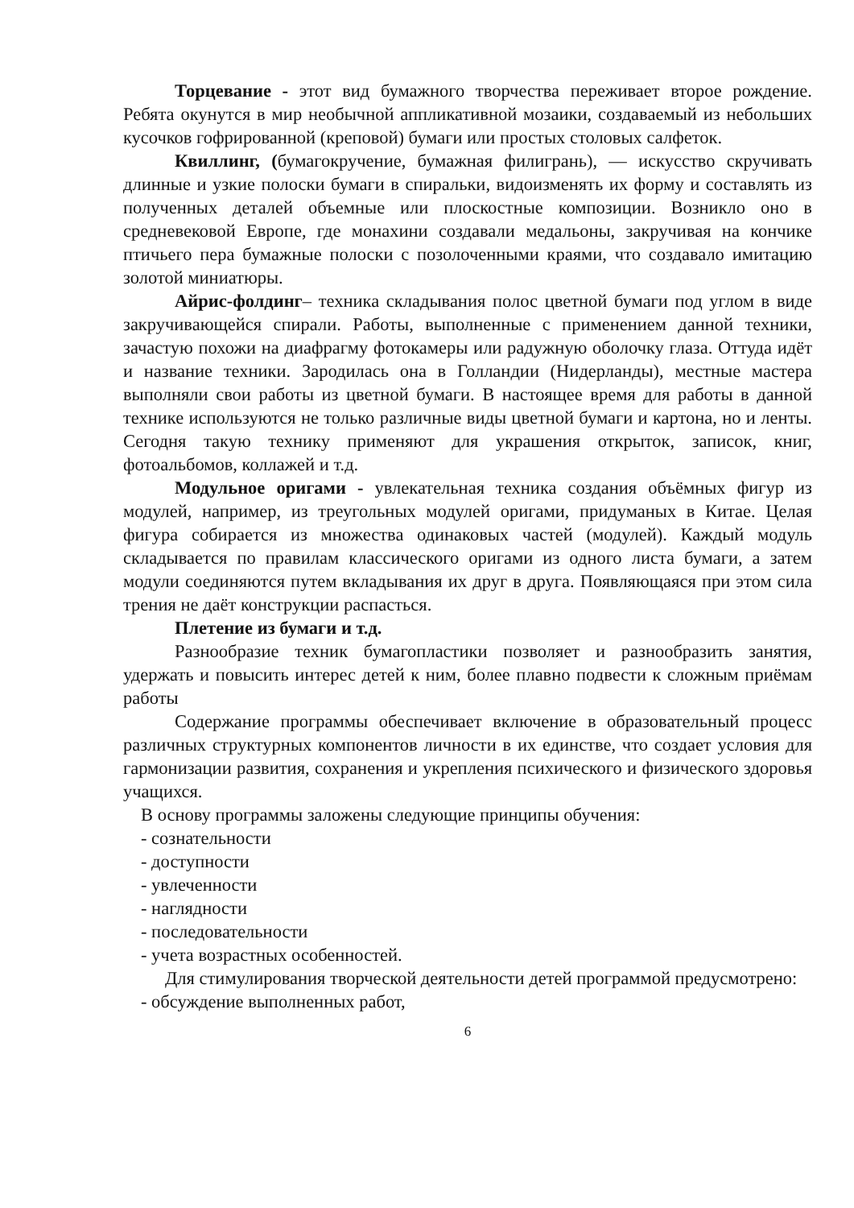Торцевание - этот вид бумажного творчества переживает второе рождение. Ребята окунутся в мир необычной аппликативной мозаики, создаваемый из небольших кусочков гофрированной (креповой) бумаги или простых столовых салфеток.
Квиллинг, (бумагокручение, бумажная филигрань), — искусство скручивать длинные и узкие полоски бумаги в спиральки, видоизменять их форму и составлять из полученных деталей объемные или плоскостные композиции. Возникло оно в средневековой Европе, где монахини создавали медальоны, закручивая на кончике птичьего пера бумажные полоски с позолоченными краями, что создавало имитацию золотой миниатюры.
Айрис-фолдинг– техника складывания полос цветной бумаги под углом в виде закручивающейся спирали. Работы, выполненные с применением данной техники, зачастую похожи на диафрагму фотокамеры или радужную оболочку глаза. Оттуда идёт и название техники. Зародилась она в Голландии (Нидерланды), местные мастера выполняли свои работы из цветной бумаги. В настоящее время для работы в данной технике используются не только различные виды цветной бумаги и картона, но и ленты. Сегодня такую технику применяют для украшения открыток, записок, книг, фотоальбомов, коллажей и т.д.
Модульное оригами - увлекательная техника создания объёмных фигур из модулей, например, из треугольных модулей оригами, придуманых в Китае. Целая фигура собирается из множества одинаковых частей (модулей). Каждый модуль складывается по правилам классического оригами из одного листа бумаги, а затем модули соединяются путем вкладывания их друг в друга. Появляющаяся при этом сила трения не даёт конструкции распасться.
Плетение из бумаги и т.д.
Разнообразие техник бумагопластики позволяет и разнообразить занятия, удержать и повысить интерес детей к ним, более плавно подвести к сложным приёмам работы
Содержание программы обеспечивает включение в образовательный процесс различных структурных компонентов личности в их единстве, что создает условия для гармонизации развития, сохранения и укрепления психического и физического здоровья учащихся.
В основу программы заложены следующие принципы обучения:
- сознательности
- доступности
- увлеченности
- наглядности
- последовательности
- учета возрастных особенностей.
Для стимулирования творческой деятельности детей программой предусмотрено:
- обсуждение выполненных работ,
6